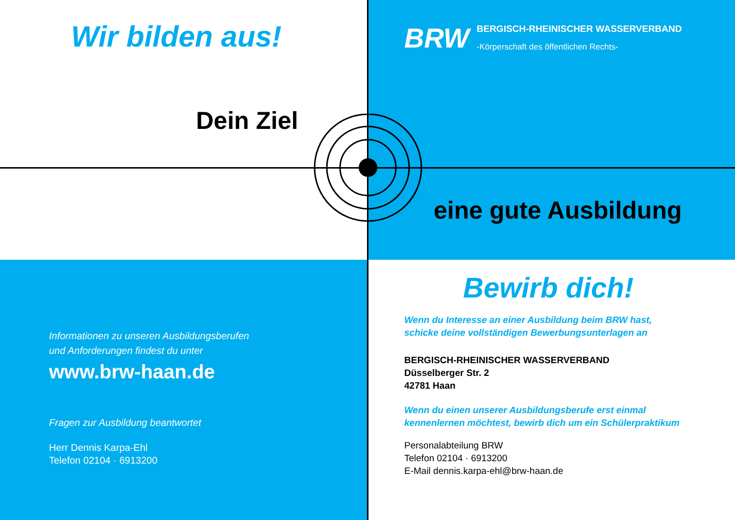Wir bilden aus!
Dein Ziel
BRW
BERGISCH-RHEINISCHER WASSERVERBAND
-Körperschaft des öffentlichen Rechts-
Informationen zu unseren Ausbildungsberufen
und Anforderungen findest du unter
www.brw-haan.de
Fragen zur Ausbildung beantwortet
Herr Dennis Karpa-Ehl
Telefon 02104 · 6913200
eine gute Ausbildung
Bewirb dich!
Wenn du Interesse an einer Ausbildung beim BRW hast,
schicke deine vollständigen Bewerbungsunterlagen an
BERGISCH-RHEINISCHER WASSERVERBAND
Düsselberger Str. 2
42781 Haan
Wenn du einen unserer Ausbildungsberufe erst einmal
kennenlernen möchtest, bewirb dich um ein Schülerpraktikum
Personalabteilung BRW
Telefon 02104 · 6913200
E-Mail dennis.karpa-ehl@brw-haan.de